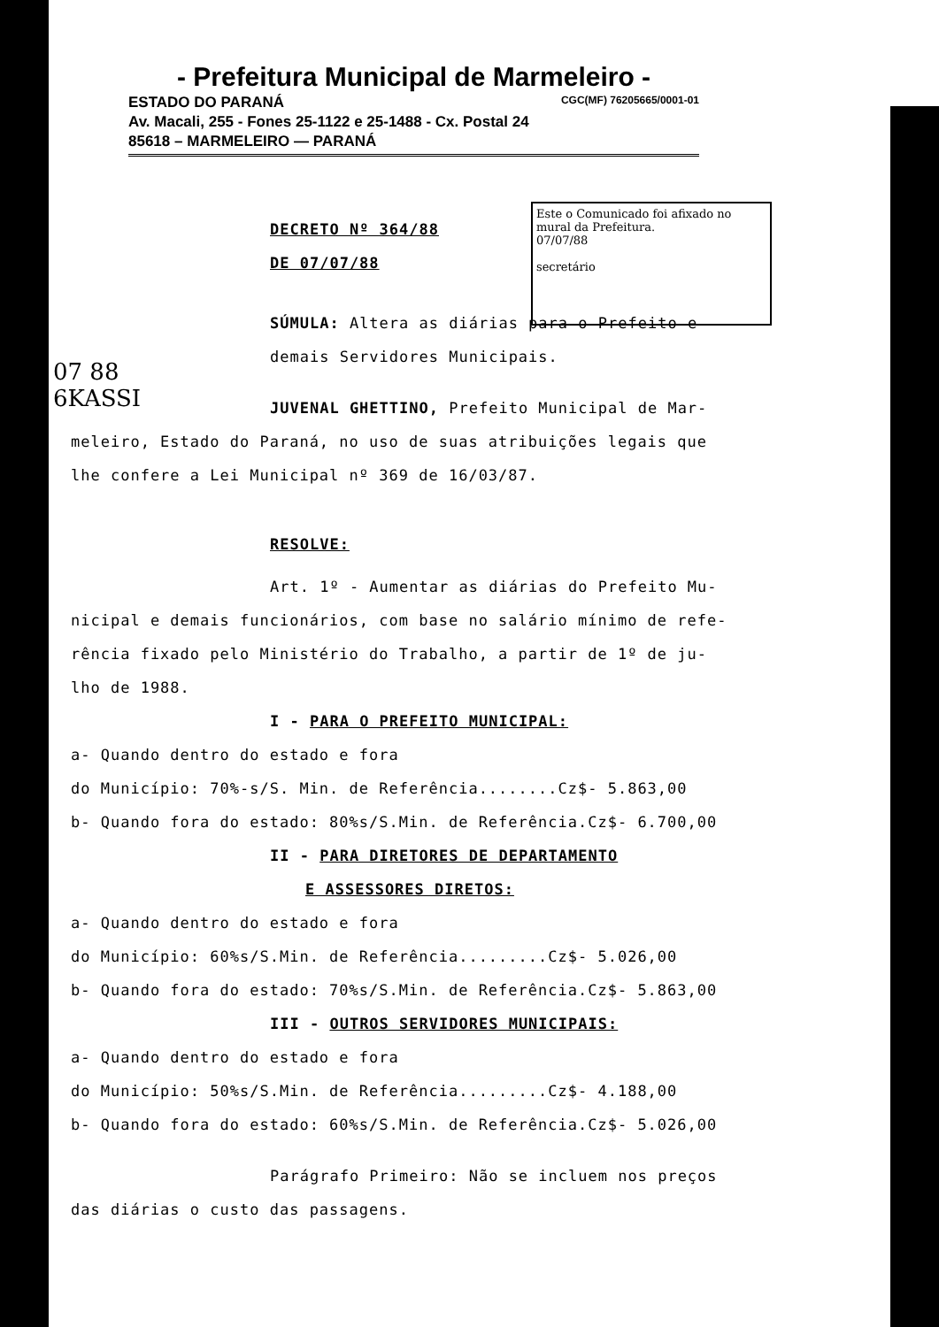- Prefeitura Municipal de Marmeleiro -
ESTADO DO PARANÁ CGC(MF) 76205665/0001-01
Av. Macali, 255 - Fones 25-1122 e 25-1488 - Cx. Postal 24
85618 – MARMELEIRO — PARANÁ
Este o Comunicado foi afixado no mural da Prefeitura.
07/07/88
secretário
07 88
6KASSI
DECRETO Nº 364/88
DE 07/07/88
SÚMULA: Altera as diárias para o Prefeito e
demais Servidores Municipais.
JUVENAL GHETTINO, Prefeito Municipal de Mar-
meleiro, Estado do Paraná, no uso de suas atribuições legais que
lhe confere a Lei Municipal nº 369 de 16/03/87.
RESOLVE:
Art. 1º - Aumentar as diárias do Prefeito Mu-
nicipal e demais funcionários, com base no salário mínimo de refe-
rência fixado pelo Ministério do Trabalho, a partir de 1º de ju-
lho de 1988.
I - PARA O PREFEITO MUNICIPAL:
a- Quando dentro do estado e fora
do Município: 70%-s/S. Min. de Referência........Cz$- 5.863,00
b- Quando fora do estado: 80%s/S.Min. de Referência.Cz$- 6.700,00
II - PARA DIRETORES DE DEPARTAMENTO
E ASSESSORES DIRETOS:
a- Quando dentro do estado e fora
do Município: 60%s/S.Min. de Referência.........Cz$- 5.026,00
b- Quando fora do estado: 70%s/S.Min. de Referência.Cz$- 5.863,00
III - OUTROS SERVIDORES MUNICIPAIS:
a- Quando dentro do estado e fora
do Município: 50%s/S.Min. de Referência.........Cz$- 4.188,00
b- Quando fora do estado: 60%s/S.Min. de Referência.Cz$- 5.026,00
Parágrafo Primeiro: Não se incluem nos preços
das diárias o custo das passagens.